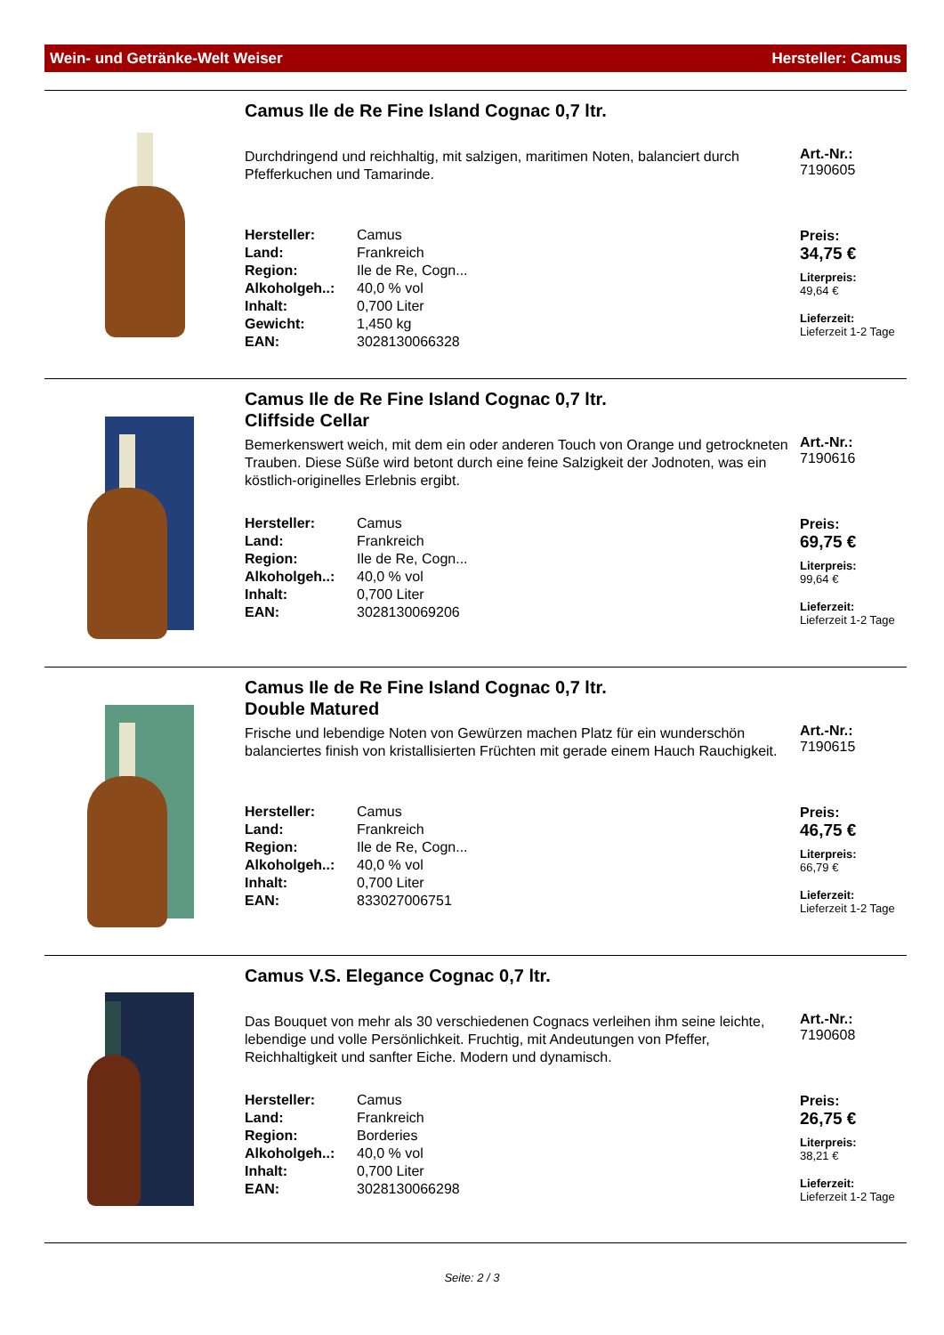Wein- und Getränke-Welt Weiser Hersteller: Camus
Camus Ile de Re Fine Island Cognac 0,7 ltr.
Durchdringend und reichhaltig, mit salzigen, maritimen Noten, balanciert durch Pfefferkuchen und Tamarinde.
| Hersteller: | Camus |
| Land: | Frankreich |
| Region: | Ile de Re, Cogn... |
| Alkoholgeh..: | 40,0 % vol |
| Inhalt: | 0,700 Liter |
| Gewicht: | 1,450 kg |
| EAN: | 3028130066328 |
Art.-Nr.:
7190605
Preis:
34,75 €
Literpreis:
49,64 €
Lieferzeit:
Lieferzeit 1-2 Tage
Camus Ile de Re Fine Island Cognac 0,7 ltr.
Cliffside Cellar
Bemerkenswert weich, mit dem ein oder anderen Touch von Orange und getrockneten Trauben. Diese Süße wird betont durch eine feine Salzigkeit der Jodnoten, was ein köstlich-originelles Erlebnis ergibt.
| Hersteller: | Camus |
| Land: | Frankreich |
| Region: | Ile de Re, Cogn... |
| Alkoholgeh..: | 40,0 % vol |
| Inhalt: | 0,700 Liter |
| EAN: | 3028130069206 |
Art.-Nr.:
7190616
Preis:
69,75 €
Literpreis:
99,64 €
Lieferzeit:
Lieferzeit 1-2 Tage
Camus Ile de Re Fine Island Cognac 0,7 ltr.
Double Matured
Frische und lebendige Noten von Gewürzen machen Platz für ein wunderschön balanciertes finish von kristallisierten Früchten mit gerade einem Hauch Rauchigkeit.
| Hersteller: | Camus |
| Land: | Frankreich |
| Region: | Ile de Re, Cogn... |
| Alkoholgeh..: | 40,0 % vol |
| Inhalt: | 0,700 Liter |
| EAN: | 833027006751 |
Art.-Nr.:
7190615
Preis:
46,75 €
Literpreis:
66,79 €
Lieferzeit:
Lieferzeit 1-2 Tage
Camus V.S. Elegance Cognac 0,7 ltr.
Das Bouquet von mehr als 30 verschiedenen Cognacs verleihen ihm seine leichte, lebendige und volle Persönlichkeit. Fruchtig, mit Andeutungen von Pfeffer, Reichhaltigkeit und sanfter Eiche. Modern und dynamisch.
| Hersteller: | Camus |
| Land: | Frankreich |
| Region: | Borderies |
| Alkoholgeh..: | 40,0 % vol |
| Inhalt: | 0,700 Liter |
| EAN: | 3028130066298 |
Art.-Nr.:
7190608
Preis:
26,75 €
Literpreis:
38,21 €
Lieferzeit:
Lieferzeit 1-2 Tage
Seite: 2 / 3